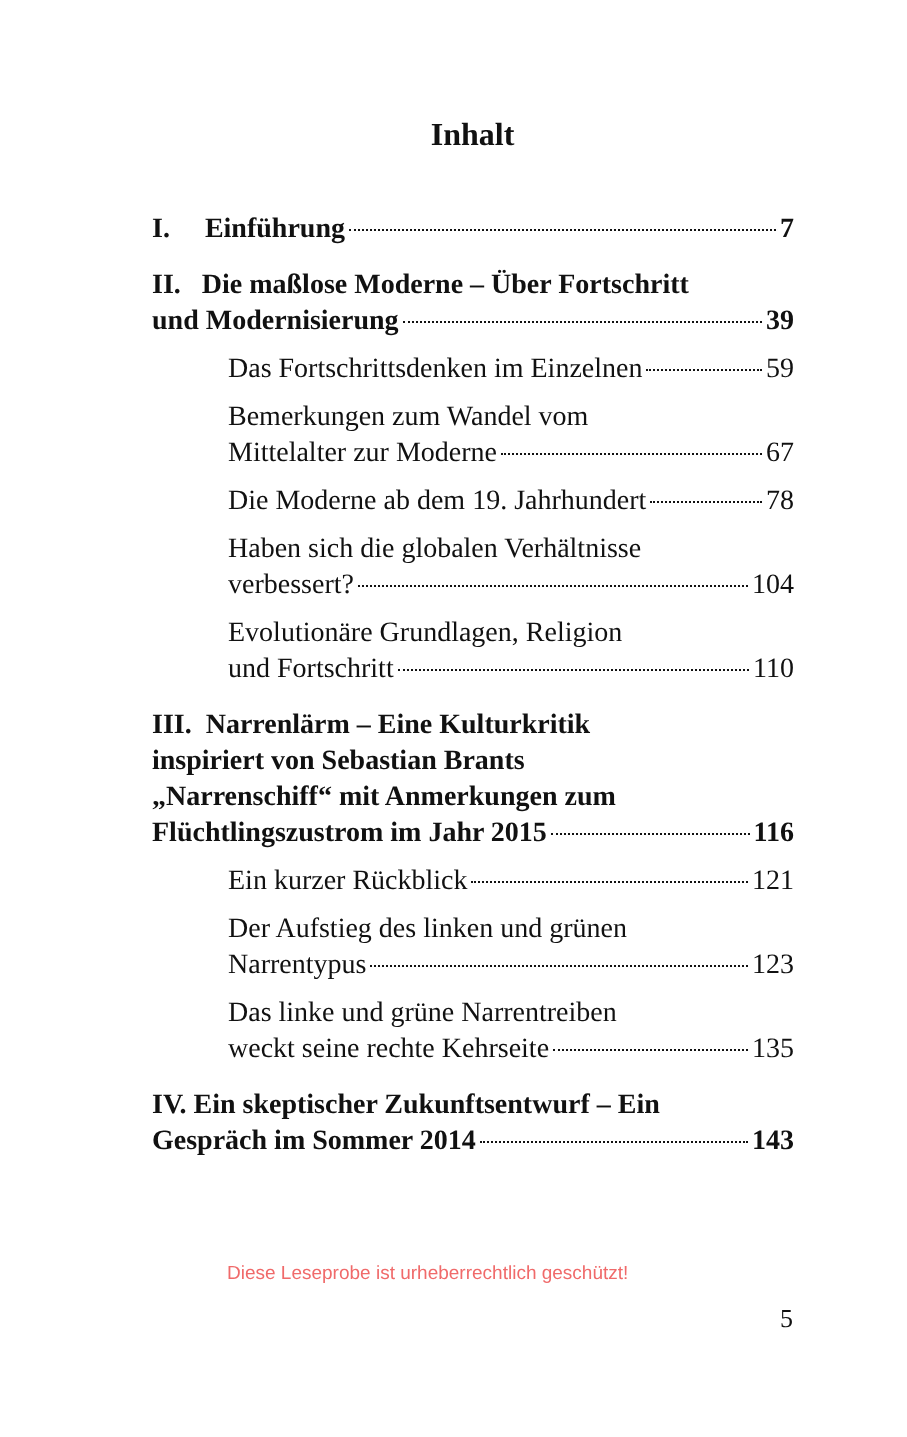Inhalt
I. Einführung 7
II. Die maßlose Moderne – Über Fortschritt
und Modernisierung 39
Das Fortschrittsdenken im Einzelnen 59
Bemerkungen zum Wandel vom
Mittelalter zur Moderne 67
Die Moderne ab dem 19. Jahrhundert 78
Haben sich die globalen Verhältnisse
verbessert? 104
Evolutionäre Grundlagen, Religion
und Fortschritt 110
III. Narrenlärm – Eine Kulturkritik
inspiriert von Sebastian Brants
„Narrenschiff“ mit Anmerkungen zum
Flüchtlingszustrom im Jahr 2015 116
Ein kurzer Rückblick 121
Der Aufstieg des linken und grünen
Narrentypus 123
Das linke und grüne Narrentreiben
weckt seine rechte Kehrseite 135
IV. Ein skeptischer Zukunftsentwurf – Ein
Gespräch im Sommer 2014 143
Diese Leseprobe ist urheberrechtlich geschützt!
5